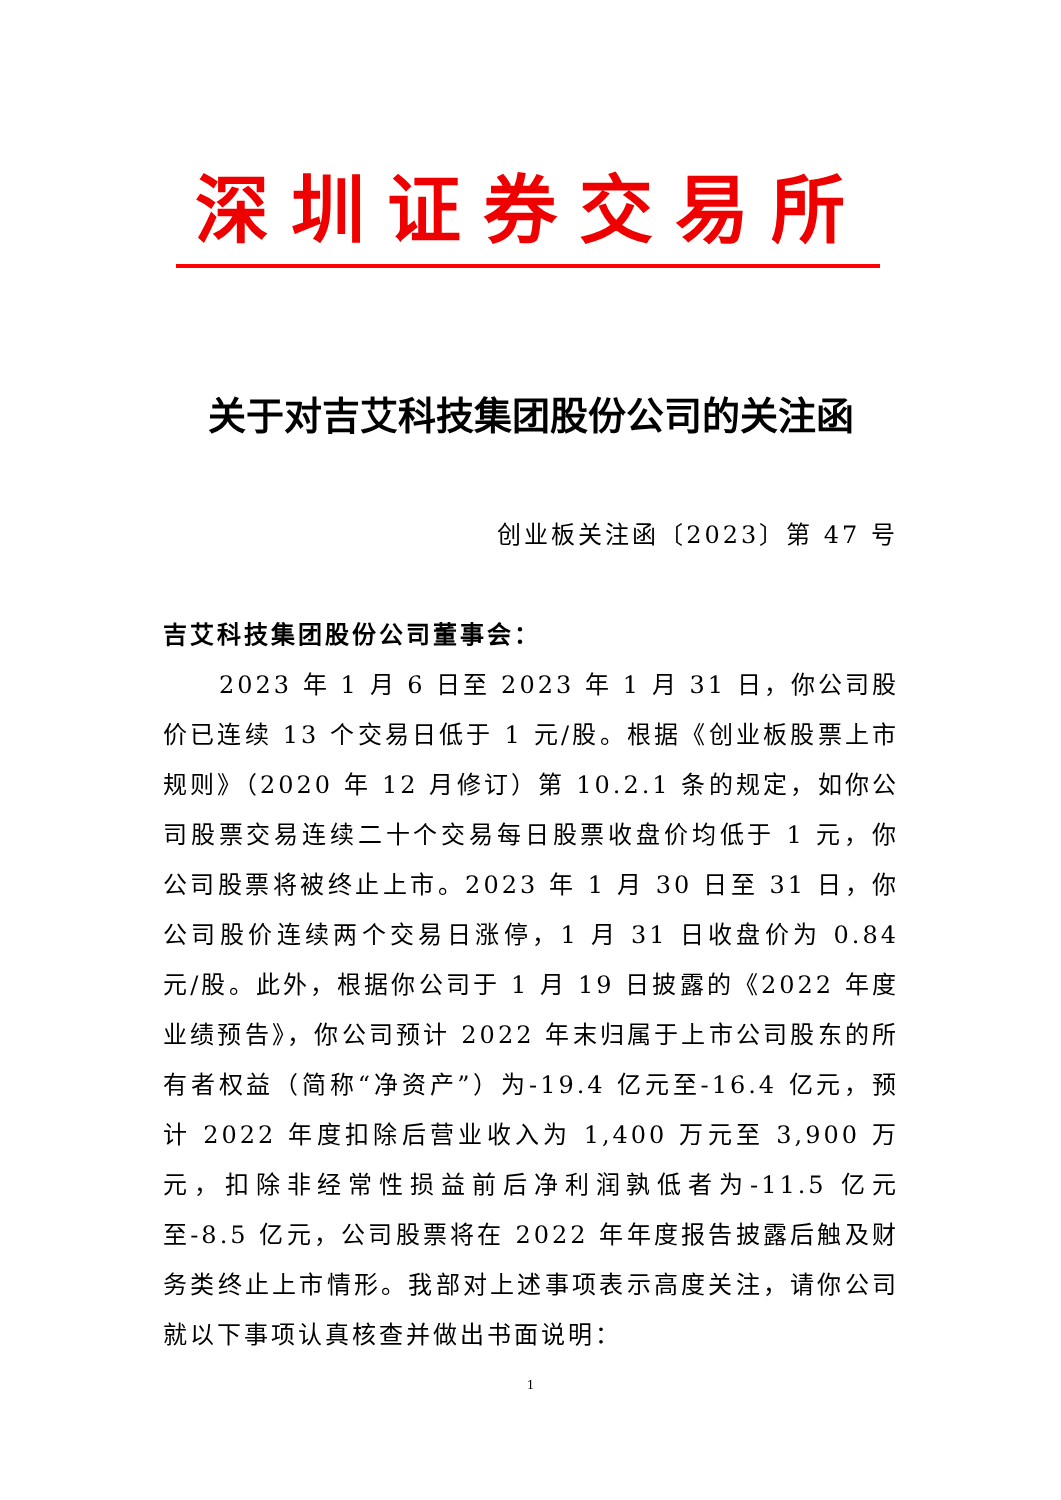深圳证券交易所
关于对吉艾科技集团股份公司的关注函
创业板关注函〔2023〕第 47 号
吉艾科技集团股份公司董事会：
2023 年 1 月 6 日至 2023 年 1 月 31 日，你公司股价已连续 13 个交易日低于 1 元/股。根据《创业板股票上市规则》（2020 年 12 月修订）第 10.2.1 条的规定，如你公司股票交易连续二十个交易每日股票收盘价均低于 1 元，你公司股票将被终止上市。2023 年 1 月 30 日至 31 日，你公司股价连续两个交易日涨停，1 月 31 日收盘价为 0.84 元/股。此外，根据你公司于 1 月 19 日披露的《2022 年度业绩预告》，你公司预计 2022 年末归属于上市公司股东的所有者权益（简称“净资产”）为-19.4 亿元至-16.4 亿元，预计 2022 年度扣除后营业收入为 1,400 万元至 3,900 万元，扣除非经常性损益前后净利润孰低者为-11.5 亿元至-8.5 亿元，公司股票将在 2022 年年度报告披露后触及财务类终止上市情形。我部对上述事项表示高度关注，请你公司就以下事项认真核查并做出书面说明：
1